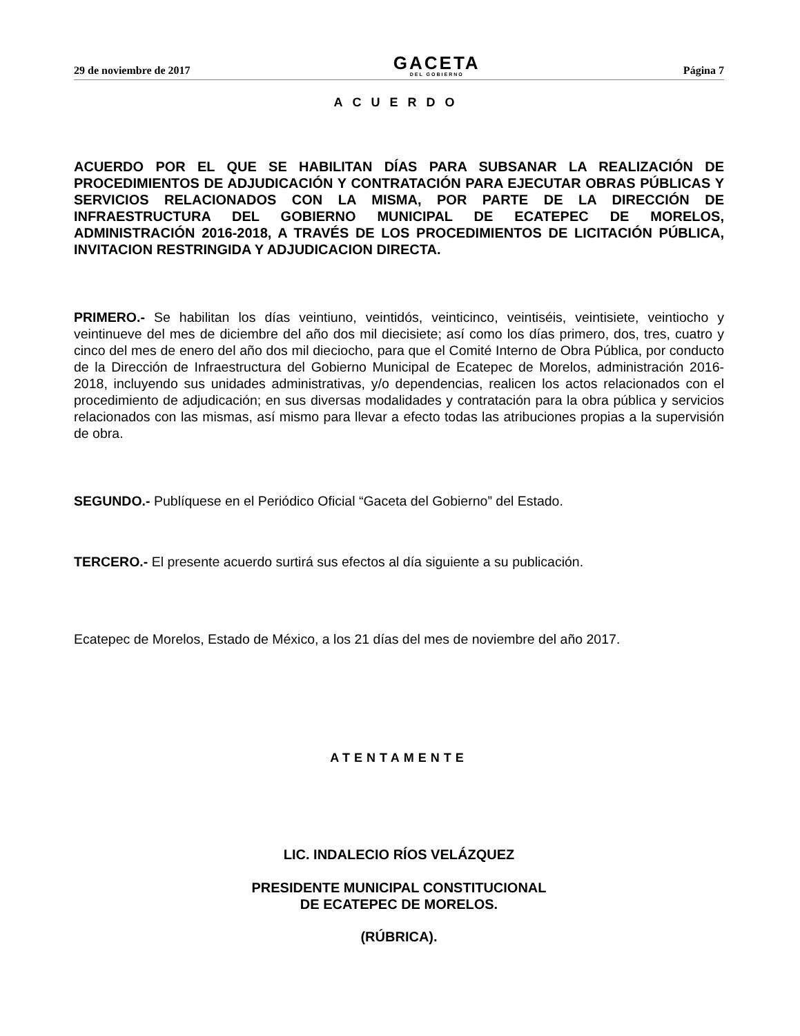29 de noviembre de 2017
GACETA
DEL GOBIERNO
Página 7
ACUERDO
ACUERDO POR EL QUE SE HABILITAN DÍAS PARA SUBSANAR LA REALIZACIÓN DE PROCEDIMIENTOS DE ADJUDICACIÓN Y CONTRATACIÓN PARA EJECUTAR OBRAS PÚBLICAS Y SERVICIOS RELACIONADOS CON LA MISMA, POR PARTE DE LA DIRECCIÓN DE INFRAESTRUCTURA DEL GOBIERNO MUNICIPAL DE ECATEPEC DE MORELOS, ADMINISTRACIÓN 2016-2018, A TRAVÉS DE LOS PROCEDIMIENTOS DE LICITACIÓN PÚBLICA, INVITACION RESTRINGIDA Y ADJUDICACION DIRECTA.
PRIMERO.- Se habilitan los días veintiuno, veintidós, veinticinco, veintiséis, veintisiete, veintiocho y veintinueve del mes de diciembre del año dos mil diecisiete; así como los días primero, dos, tres, cuatro y cinco del mes de enero del año dos mil dieciocho, para que el Comité Interno de Obra Pública, por conducto de la Dirección de Infraestructura del Gobierno Municipal de Ecatepec de Morelos, administración 2016-2018, incluyendo sus unidades administrativas, y/o dependencias, realicen los actos relacionados con el procedimiento de adjudicación; en sus diversas modalidades y contratación para la obra pública y servicios relacionados con las mismas, así mismo para llevar a efecto todas las atribuciones propias a la supervisión de obra.
SEGUNDO.- Publíquese en el Periódico Oficial “Gaceta del Gobierno” del Estado.
TERCERO.- El presente acuerdo surtirá sus efectos al día siguiente a su publicación.
Ecatepec de Morelos, Estado de México, a los 21 días del mes de noviembre del año 2017.
ATENTAMENTE
LIC. INDALECIO RÍOS VELÁZQUEZ
PRESIDENTE MUNICIPAL CONSTITUCIONAL
DE ECATEPEC DE MORELOS.
(RÚBRICA).